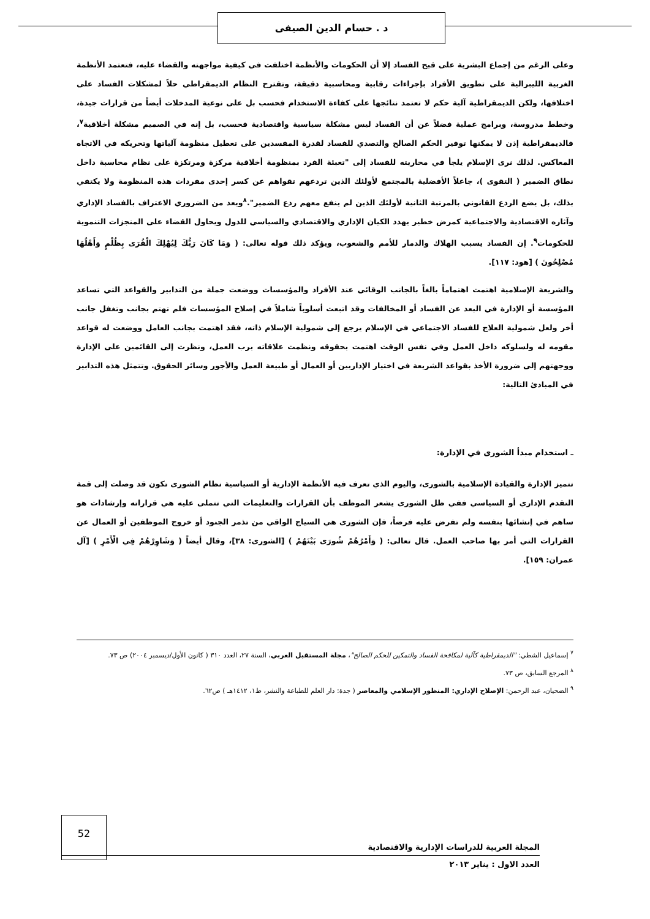د . حسام الدين الصيفى
وعلى الرغم من إجماع البشرية على قبح الفساد إلا أن الحكومات والأنظمة اختلفت في كيفية مواجهته والقضاء عليه، فتعتمد الأنظمة الغربية الليبرالية على تطويق الأفراد بإجراءات رقابية ومحاسبية دقيقة، وتقترح النظام الديمقراطي حلاً لمشكلات الفساد على اختلافها، ولكن الديمقراطية آلية حكم لا تعتمد نتائجها على كفاءة الاستخدام فحسب بل على نوعية المدخلات أيضاً من قرارات جيدة، وخطط مدروسة، وبرامج عملية فضلاً عن أن الفساد ليس مشكلة سياسية واقتصادية فحسب، بل إنه في الصميم مشكلة أخلاقية<sup>٧</sup>، فالديمقراطية إذن لا يمكنها توفير الحكم الصالح والتصدي للفساد لقدرة المفسدين على تعطيل منظومة آلياتها وتحريكه في الاتجاه المعاكس. لذلك نرى الإسلام يلجأ في محاربته للفساد إلى "تعبئة الفرد بمنظومة أخلاقية مركزة ومرتكزة على نظام محاسبة داخل نطاق الضمير ( التقوى )، جاعلاً الأفضلية بالمجتمع لأولئك الذين تردعهم تقواهم عن كسر إحدى مفردات هذه المنظومة ولا يكتفي بذلك، بل يضع الردع القانوني بالمرتبة الثانية لأولئك الذين لم ينفع معهم ردع الضمير".<sup>٨</sup>ويعد من الضروري الاعتراف بالفساد الإداري وآثاره الاقتصادية والاجتماعية كمرض خطير يهدد الكيان الإداري والاقتصادي والسياسي للدول ويحاول القضاء على المنجزات التنموية للحكومات<sup>٩</sup>. إن الفساد يسبب الهلاك والدمار للأمم والشعوب، ويؤكد ذلك قوله تعالى: ( وَمَا كَانَ رَبُّكَ لِيُهْلِكَ الْقُرَى بِظُلْمٍ وَأَهْلُهَا مُصْلِحُونَ ) [هود: ١١٧].
والشريعة الإسلامية اهتمت اهتماماً بالغاً بالجانب الوقائي عند الأفراد والمؤسسات ووضعت جملة من التدابير والقواعد التي تساعد المؤسسة أو الإدارة في البعد عن الفساد أو المخالفات وقد اتبعت أسلوباً شاملاً في إصلاح المؤسسات فلم تهتم بجانب وتغفل جانب أخر ولعل شمولية العلاج للفساد الاجتماعي في الإسلام يرجع إلى شمولية الإسلام ذاته، فقد اهتمت بجانب العامل ووضعت له قواعد مقومه له ولسلوكه داخل العمل وفي نفس الوقت اهتمت بحقوقه ونظمت علاقاته برب العمل، ونظرت إلى القائمين على الإدارة ووجهتهم إلى ضرورة الأخذ بقواعد الشريعة في اختيار الإداريين أو العمال أو طبيعة العمل والأجور وسائر الحقوق. وتتمثل هذه التدابير في المبادئ التالية:
ـ استخدام مبدأ الشورى في الإدارة:
تتميز الإدارة والقيادة الإسلامية بالشورى، واليوم الذي تعرف فيه الأنظمة الإدارية أو السياسية نظام الشورى تكون قد وصلت إلى قمة التقدم الإداري أو السياسي ففي ظل الشورى يشعر الموظف بأن القرارات والتعليمات التي تتملى عليه هي قراراته وإرشادات هو ساهم في إنشائها بنفسه ولم تفرض عليه فرضاً، فإن الشورى هي السياج الواقي من تذمر الجنود أو خروج الموظفين أو العمال عن القرارات التي أمر بها صاحب العمل. قال تعالى: ( وَأَمْرُهُمْ شُورَى بَيْنَهُمْ ) [الشورى: ٣٨]، وقال أيضاً ( وَشَاوِرْهُمْ فِي الْأَمْرِ ) [آل عمران: ١٥٩].
<sup>٧</sup> إسماعيل الشطي: "الديمقراطية كآلية لمكافحة الفساد والتمكين للحكم الصالح"، مجلة المستقبل العربي، السنة ٢٧، العدد ٣١٠ ( كانون الأول/ديسمبر ٢٠٠٤) ص ٧٣.
<sup>٨</sup> المرجع السابق، ص ٧٣.
<sup>٩</sup> الضحيان، عبد الرحمن: الإصلاح الإداري: المنظور الإسلامي والمعاصر ( جدة: دار العلم للطباعة والنشر، ط١، ١٤١٢هـ ) ص٦٢.
52
المجلة العربية للدراسات الإدارية والاقتصادية
العدد الاول : يناير ٢٠١٣